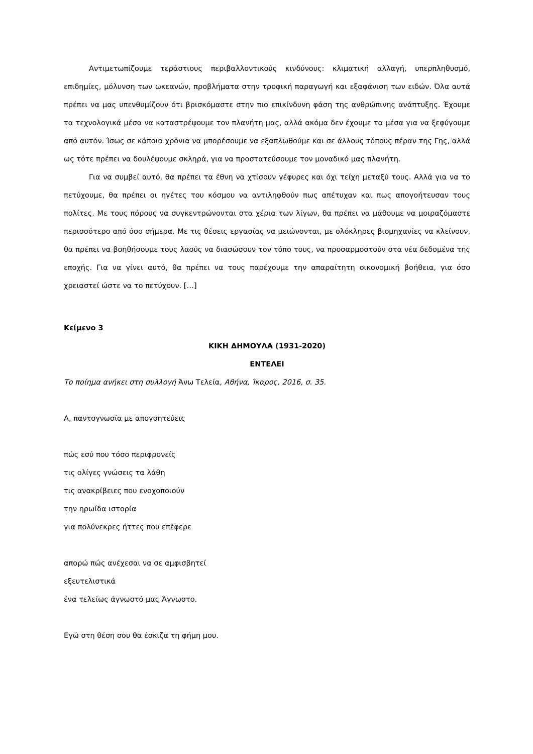Αντιμετωπίζουμε τεράστιους περιβαλλοντικούς κινδύνους: κλιματική αλλαγή, υπερπληθυσμό, επιδημίες, μόλυνση των ωκεανών, προβλήματα στην τροφική παραγωγή και εξαφάνιση των ειδών. Όλα αυτά πρέπει να μας υπενθυμίζουν ότι βρισκόμαστε στην πιο επικίνδυνη φάση της ανθρώπινης ανάπτυξης. Έχουμε τα τεχνολογικά μέσα να καταστρέψουμε τον πλανήτη μας, αλλά ακόμα δεν έχουμε τα μέσα για να ξεφύγουμε από αυτόν. Ίσως σε κάποια χρόνια να μπορέσουμε να εξαπλωθούμε και σε άλλους τόπους πέραν της Γης, αλλά ως τότε πρέπει να δουλέψουμε σκληρά, για να προστατεύσουμε τον μοναδικό μας πλανήτη.
Για να συμβεί αυτό, θα πρέπει τα έθνη να χτίσουν γέφυρες και όχι τείχη μεταξύ τους. Αλλά για να το πετύχουμε, θα πρέπει οι ηγέτες του κόσμου να αντιληφθούν πως απέτυχαν και πως απογοήτευσαν τους πολίτες. Με τους πόρους να συγκεντρώνονται στα χέρια των λίγων, θα πρέπει να μάθουμε να μοιραζόμαστε περισσότερο από όσο σήμερα. Με τις θέσεις εργασίας να μειώνονται, με ολόκληρες βιομηχανίες να κλείνουν, θα πρέπει να βοηθήσουμε τους λαούς να διασώσουν τον τόπο τους, να προσαρμοστούν στα νέα δεδομένα της εποχής. Για να γίνει αυτό, θα πρέπει να τους παρέχουμε την απαραίτητη οικονομική βοήθεια, για όσο χρειαστεί ώστε να το πετύχουν. […]
Κείμενο 3
ΚΙΚΗ ΔΗΜΟΥΛΑ (1931-2020)
ΕΝΤΕΛΕΙ
Το ποίημα ανήκει στη συλλογή Άνω Τελεία, Αθήνα, Ίκαρος, 2016, σ. 35.
Α, παντογνωσία με απογοητεύεις
πώς εσύ που τόσο περιφρονείς
τις ολίγες γνώσεις τα λάθη
τις ανακρίβειες που ενοχοποιούν
την ηρωίδα ιστορία
για πολύνεκρες ήττες που επέφερε
απορώ πώς ανέχεσαι να σε αμφισβητεί
εξευτελιστικά
ένα τελείως άγνωστό μας Άγνωστο.
Εγώ στη θέση σου θα έσκιζα τη φήμη μου.